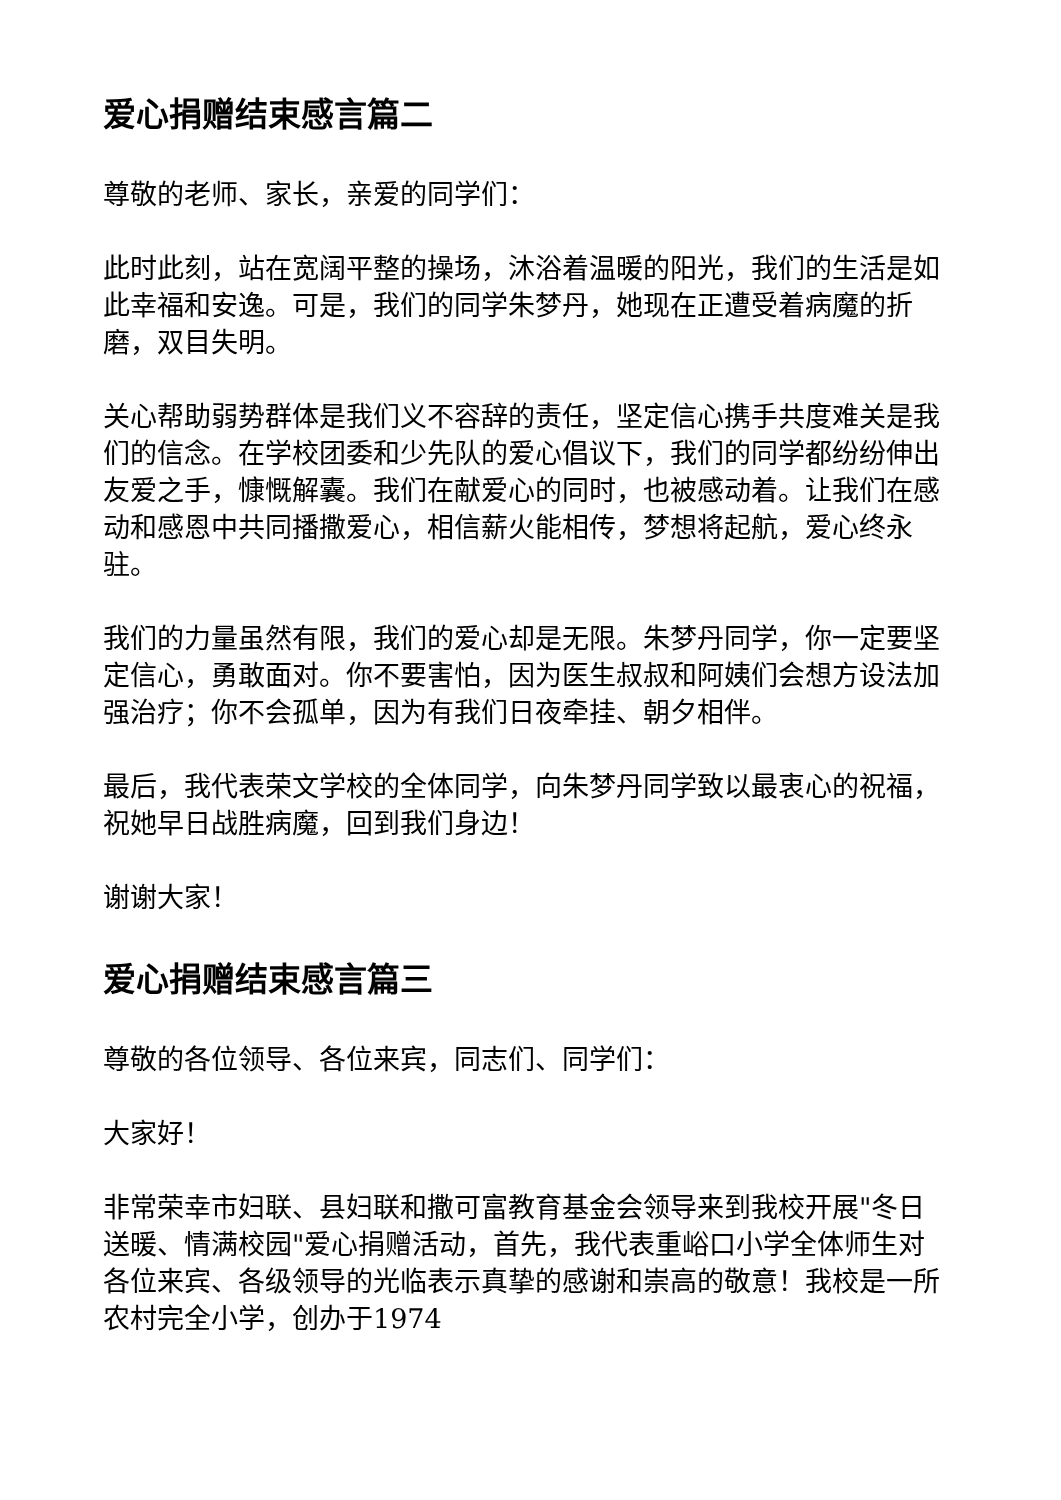爱心捐赠结束感言篇二
尊敬的老师、家长，亲爱的同学们：
此时此刻，站在宽阔平整的操场，沐浴着温暖的阳光，我们的生活是如此幸福和安逸。可是，我们的同学朱梦丹，她现在正遭受着病魔的折磨，双目失明。
关心帮助弱势群体是我们义不容辞的责任，坚定信心携手共度难关是我们的信念。在学校团委和少先队的爱心倡议下，我们的同学都纷纷伸出友爱之手，慷慨解囊。我们在献爱心的同时，也被感动着。让我们在感动和感恩中共同播撒爱心，相信薪火能相传，梦想将起航，爱心终永驻。
我们的力量虽然有限，我们的爱心却是无限。朱梦丹同学，你一定要坚定信心，勇敢面对。你不要害怕，因为医生叔叔和阿姨们会想方设法加强治疗；你不会孤单，因为有我们日夜牵挂、朝夕相伴。
最后，我代表荣文学校的全体同学，向朱梦丹同学致以最衷心的祝福，祝她早日战胜病魔，回到我们身边！
谢谢大家！
爱心捐赠结束感言篇三
尊敬的各位领导、各位来宾，同志们、同学们：
大家好！
非常荣幸市妇联、县妇联和撒可富教育基金会领导来到我校开展"冬日送暖、情满校园"爱心捐赠活动，首先，我代表重峪口小学全体师生对各位来宾、各级领导的光临表示真挚的感谢和崇高的敬意！我校是一所农村完全小学，创办于1974